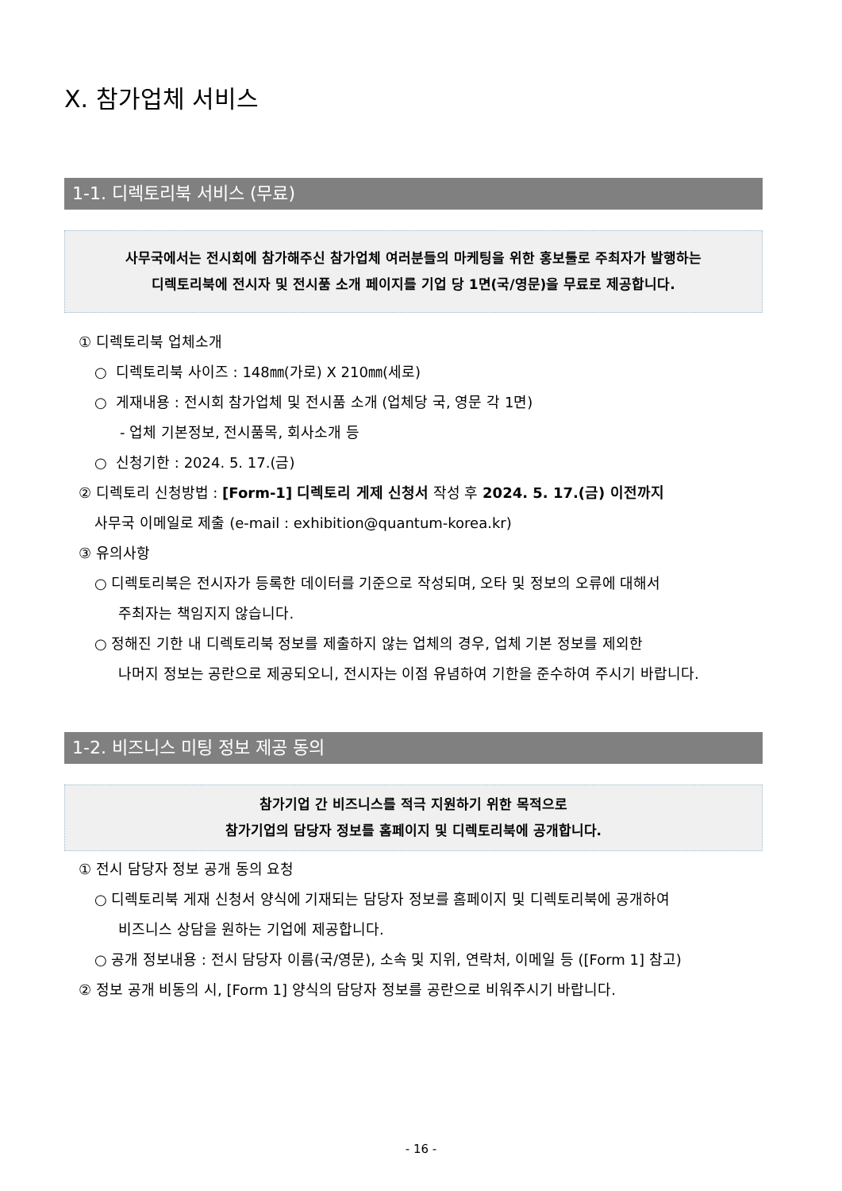Ⅹ. 참가업체 서비스
1-1. 디렉토리북 서비스 (무료)
사무국에서는 전시회에 참가해주신 참가업체 여러분들의 마케팅을 위한 홍보툴로 주최자가 발행하는
디렉토리북에 전시자 및 전시품 소개 페이지를 기업 당 1면(국/영문)을 무료로 제공합니다.
① 디렉토리북 업체소개
○ 디렉토리북 사이즈 : 148㎜(가로) X 210㎜(세로)
○ 게재내용 : 전시회 참가업체 및 전시품 소개 (업체당 국, 영문 각 1면)
- 업체 기본정보, 전시품목, 회사소개 등
○ 신청기한 : 2024. 5. 17.(금)
② 디렉토리 신청방법 : [Form-1] 디렉토리 게제 신청서 작성 후 2024. 5. 17.(금) 이전까지
사무국 이메일로 제출 (e-mail : exhibition@quantum-korea.kr)
③ 유의사항
○ 디렉토리북은 전시자가 등록한 데이터를 기준으로 작성되며, 오타 및 정보의 오류에 대해서
주최자는 책임지지 않습니다.
○ 정해진 기한 내 디렉토리북 정보를 제출하지 않는 업체의 경우, 업체 기본 정보를 제외한
나머지 정보는 공란으로 제공되오니, 전시자는 이점 유념하여 기한을 준수하여 주시기 바랍니다.
1-2. 비즈니스 미팅 정보 제공 동의
참가기업 간 비즈니스를 적극 지원하기 위한 목적으로
참가기업의 담당자 정보를 홈페이지 및 디렉토리북에 공개합니다.
① 전시 담당자 정보 공개 동의 요청
○ 디렉토리북 게재 신청서 양식에 기재되는 담당자 정보를 홈페이지 및 디렉토리북에 공개하여
비즈니스 상담을 원하는 기업에 제공합니다.
○ 공개 정보내용 : 전시 담당자 이름(국/영문), 소속 및 지위, 연락처, 이메일 등 ([Form 1] 참고)
② 정보 공개 비동의 시, [Form 1] 양식의 담당자 정보를 공란으로 비워주시기 바랍니다.
- 16 -